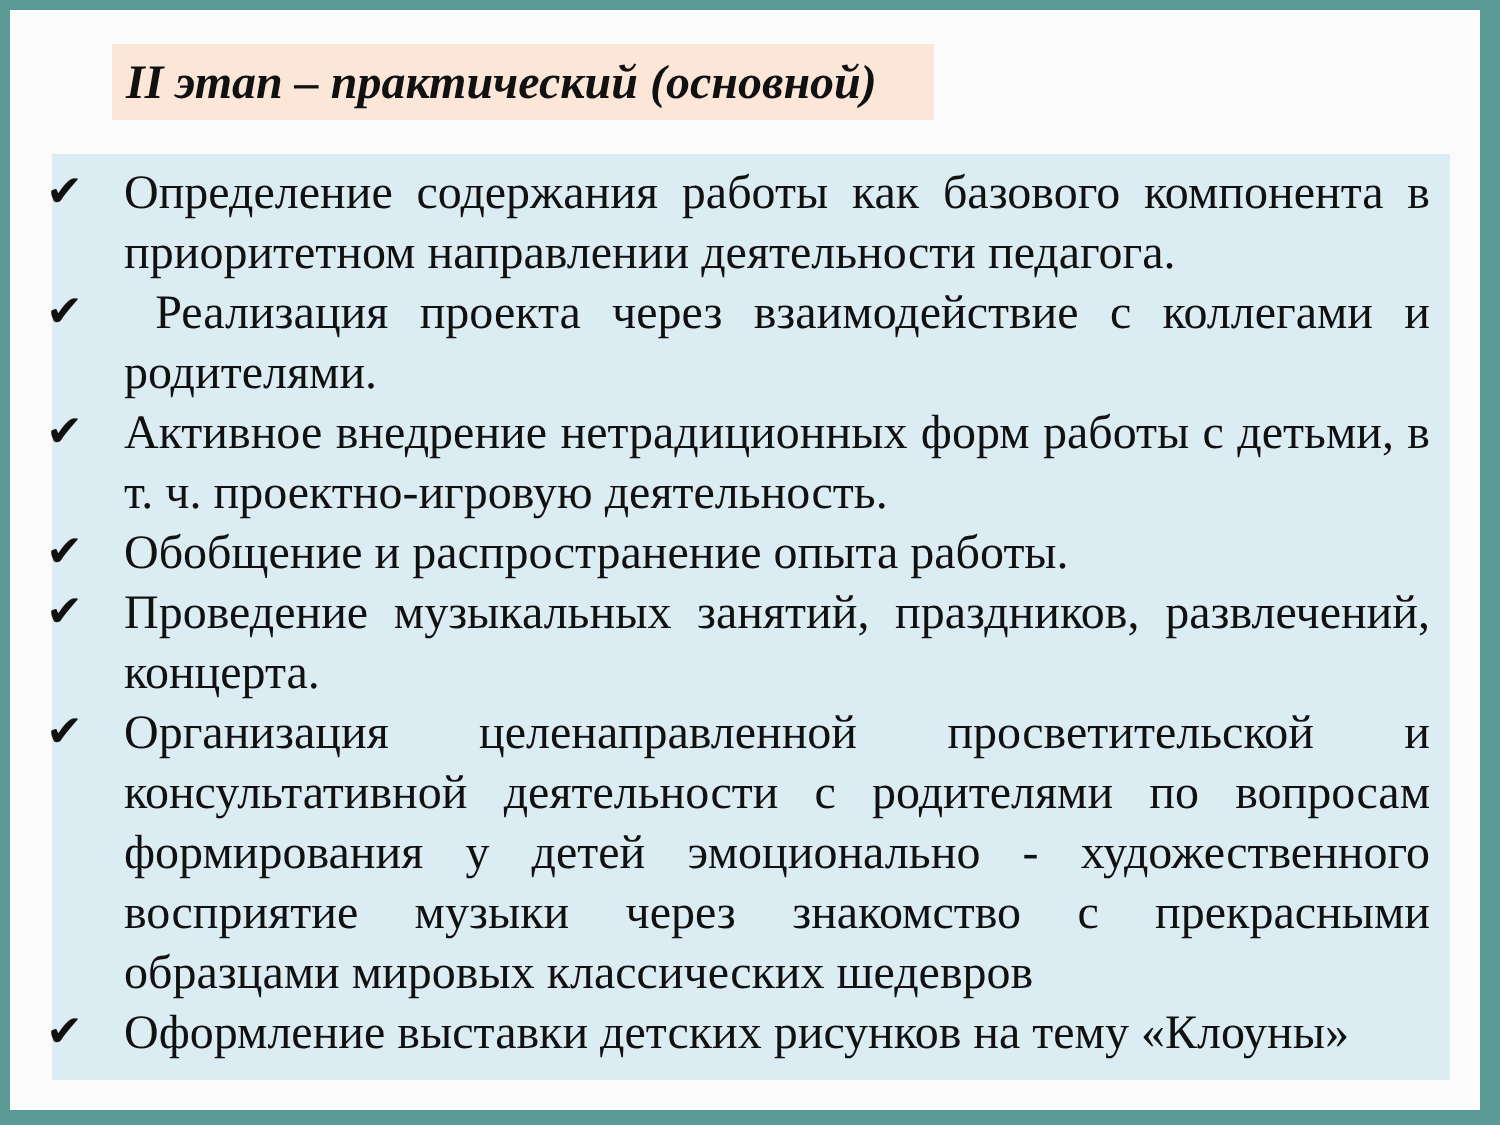II этап – практический (основной)
✔ Определение содержания работы как базового компонента в приоритетном направлении деятельности педагога.
✔ Реализация проекта через взаимодействие с коллегами и родителями.
✔ Активное внедрение нетрадиционных форм работы с детьми, в т. ч. проектно-игровую деятельность.
✔ Обобщение и распространение опыта работы.
✔ Проведение музыкальных занятий, праздников, развлечений, концерта.
✔ Организация целенаправленной просветительской и консультативной деятельности с родителями по вопросам формирования у детей эмоционально - художественного восприятие музыки через знакомство с прекрасными образцами мировых классических шедевров
✔ Оформление выставки детских рисунков на тему «Клоуны»